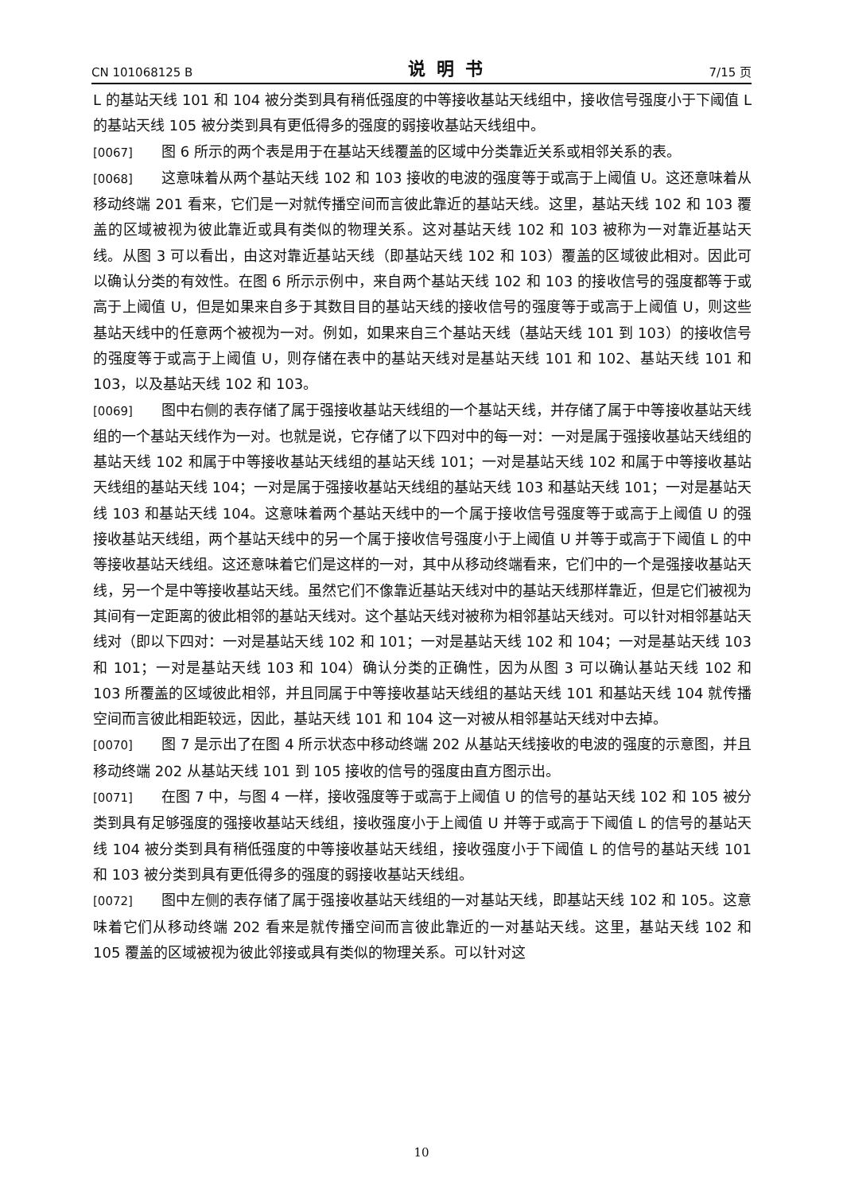CN 101068125 B 说明书 7/15 页
L 的基站天线 101 和 104 被分类到具有稍低强度的中等接收基站天线组中，接收信号强度小于下阈值 L 的基站天线 105 被分类到具有更低得多的强度的弱接收基站天线组中。
[0067] 图 6 所示的两个表是用于在基站天线覆盖的区域中分类靠近关系或相邻关系的表。
[0068] 这意味着从两个基站天线 102 和 103 接收的电波的强度等于或高于上阈值 U。这还意味着从移动终端 201 看来，它们是一对就传播空间而言彼此靠近的基站天线。这里，基站天线 102 和 103 覆盖的区域被视为彼此靠近或具有类似的物理关系。这对基站天线 102 和 103 被称为一对靠近基站天线。从图 3 可以看出，由这对靠近基站天线（即基站天线 102 和 103）覆盖的区域彼此相对。因此可以确认分类的有效性。在图 6 所示示例中，来自两个基站天线 102 和 103 的接收信号的强度都等于或高于上阈值 U，但是如果来自多于其数目目的基站天线的接收信号的强度等于或高于上阈值 U，则这些基站天线中的任意两个被视为一对。例如，如果来自三个基站天线（基站天线 101 到 103）的接收信号的强度等于或高于上阈值 U，则存储在表中的基站天线对是基站天线 101 和 102、基站天线 101 和 103，以及基站天线 102 和 103。
[0069] 图中右侧的表存储了属于强接收基站天线组的一个基站天线，并存储了属于中等接收基站天线组的一个基站天线作为一对。也就是说，它存储了以下四对中的每一对：一对是属于强接收基站天线组的基站天线 102 和属于中等接收基站天线组的基站天线 101；一对是基站天线 102 和属于中等接收基站天线组的基站天线 104；一对是属于强接收基站天线组的基站天线 103 和基站天线 101；一对是基站天线 103 和基站天线 104。这意味着两个基站天线中的一个属于接收信号强度等于或高于上阈值 U 的强接收基站天线组，两个基站天线中的另一个属于接收信号强度小于上阈值 U 并等于或高于下阈值 L 的中等接收基站天线组。这还意味着它们是这样的一对，其中从移动终端看来，它们中的一个是强接收基站天线，另一个是中等接收基站天线。虽然它们不像靠近基站天线对中的基站天线那样靠近，但是它们被视为其间有一定距离的彼此相邻的基站天线对。这个基站天线对被称为相邻基站天线对。可以针对相邻基站天线对（即以下四对：一对是基站天线 102 和 101；一对是基站天线 102 和 104；一对是基站天线 103 和 101；一对是基站天线 103 和 104）确认分类的正确性，因为从图 3 可以确认基站天线 102 和 103 所覆盖的区域彼此相邻，并且同属于中等接收基站天线组的基站天线 101 和基站天线 104 就传播空间而言彼此相距较远，因此，基站天线 101 和 104 这一对被从相邻基站天线对中去掉。
[0070] 图 7 是示出了在图 4 所示状态中移动终端 202 从基站天线接收的电波的强度的示意图，并且移动终端 202 从基站天线 101 到 105 接收的信号的强度由直方图示出。
[0071] 在图 7 中，与图 4 一样，接收强度等于或高于上阈值 U 的信号的基站天线 102 和 105 被分类到具有足够强度的强接收基站天线组，接收强度小于上阈值 U 并等于或高于下阈值 L 的信号的基站天线 104 被分类到具有稍低强度的中等接收基站天线组，接收强度小于下阈值 L 的信号的基站天线 101 和 103 被分类到具有更低得多的强度的弱接收基站天线组。
[0072] 图中左侧的表存储了属于强接收基站天线组的一对基站天线，即基站天线 102 和 105。这意味着它们从移动终端 202 看来是就传播空间而言彼此靠近的一对基站天线。这里，基站天线 102 和 105 覆盖的区域被视为彼此邻接或具有类似的物理关系。可以针对这
10